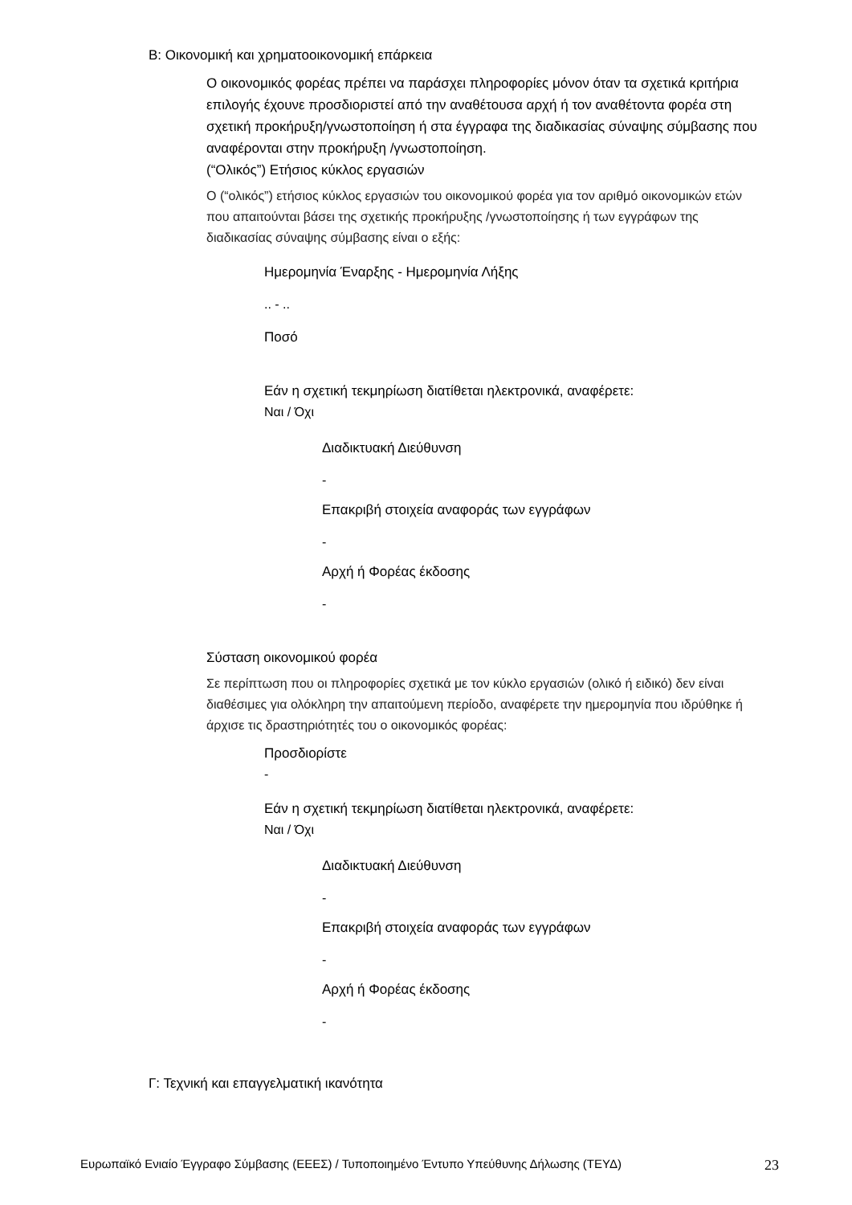Β: Οικονομική και χρηματοοικονομική επάρκεια
Ο οικονομικός φορέας πρέπει να παράσχει πληροφορίες μόνον όταν τα σχετικά κριτήρια επιλογής έχουνε προσδιοριστεί από την αναθέτουσα αρχή ή τον αναθέτοντα φορέα στη σχετική προκήρυξη/γνωστοποίηση ή στα έγγραφα της διαδικασίας σύναψης σύμβασης που αναφέρονται στην προκήρυξη /γνωστοποίηση.
(“Ολικός”) Ετήσιος κύκλος εργασιών
Ο (“ολικός”) ετήσιος κύκλος εργασιών του οικονομικού φορέα για τον αριθμό οικονομικών ετών που απαιτούνται βάσει της σχετικής προκήρυξης /γνωστοποίησης ή των εγγράφων της διαδικασίας σύναψης σύμβασης είναι ο εξής:
Ημερομηνία Έναρξης - Ημερομηνία Λήξης
.. - ..
Ποσό
Εάν η σχετική τεκμηρίωση διατίθεται ηλεκτρονικά, αναφέρετε:
Ναι / Όχι
Διαδικτυακή Διεύθυνση
-
Επακριβή στοιχεία αναφοράς των εγγράφων
-
Αρχή ή Φορέας έκδοσης
-
Σύσταση οικονομικού φορέα
Σε περίπτωση που οι πληροφορίες σχετικά με τον κύκλο εργασιών (ολικό ή ειδικό) δεν είναι διαθέσιμες για ολόκληρη την απαιτούμενη περίοδο, αναφέρετε την ημερομηνία που ιδρύθηκε ή άρχισε τις δραστηριότητές του ο οικονομικός φορέας:
Προσδιορίστε
-
Εάν η σχετική τεκμηρίωση διατίθεται ηλεκτρονικά, αναφέρετε:
Ναι / Όχι
Διαδικτυακή Διεύθυνση
-
Επακριβή στοιχεία αναφοράς των εγγράφων
-
Αρχή ή Φορέας έκδοσης
-
Γ: Τεχνική και επαγγελματική ικανότητα
Ευρωπαϊκό Ενιαίο Έγγραφο Σύμβασης (ΕΕΕΣ) / Τυποποιημένο Έντυπο Υπεύθυνης Δήλωσης (ΤΕΥΔ) 23